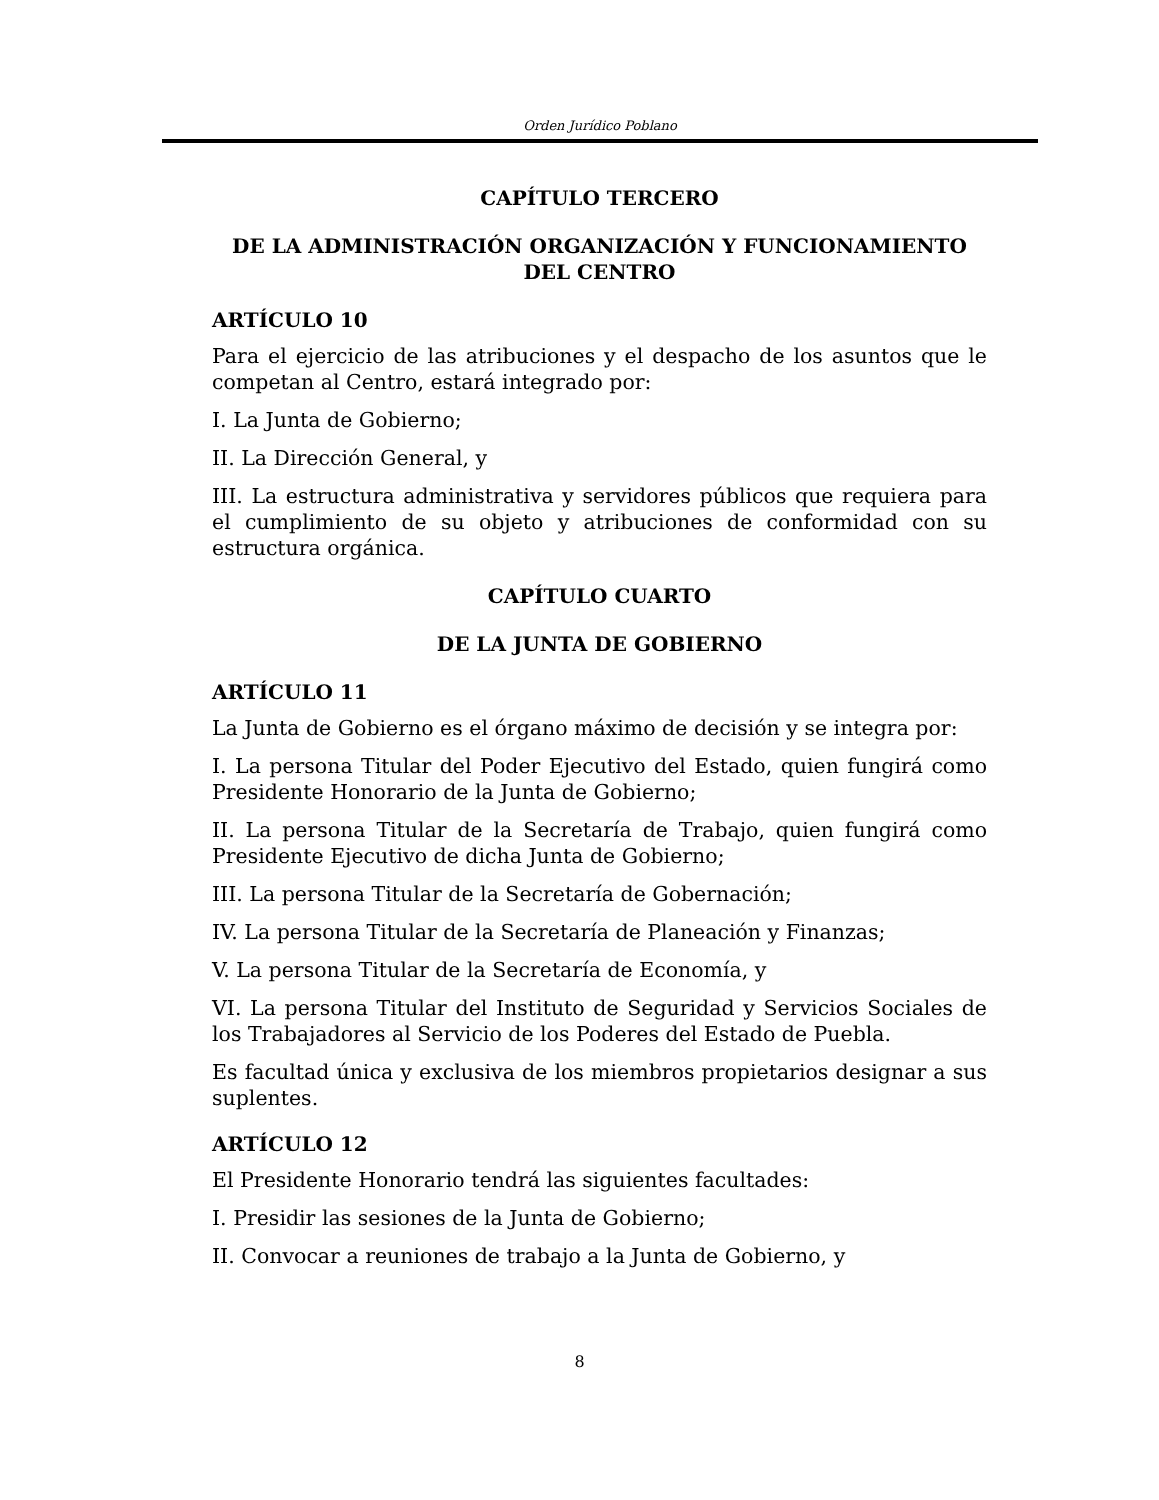Orden Jurídico Poblano
CAPÍTULO TERCERO
DE LA ADMINISTRACIÓN ORGANIZACIÓN Y FUNCIONAMIENTO DEL CENTRO
ARTÍCULO 10
Para el ejercicio de las atribuciones y el despacho de los asuntos que le competan al Centro, estará integrado por:
I. La Junta de Gobierno;
II. La Dirección General, y
III. La estructura administrativa y servidores públicos que requiera para el cumplimiento de su objeto y atribuciones de conformidad con su estructura orgánica.
CAPÍTULO CUARTO
DE LA JUNTA DE GOBIERNO
ARTÍCULO 11
La Junta de Gobierno es el órgano máximo de decisión y se integra por:
I. La persona Titular del Poder Ejecutivo del Estado, quien fungirá como Presidente Honorario de la Junta de Gobierno;
II. La persona Titular de la Secretaría de Trabajo, quien fungirá como Presidente Ejecutivo de dicha Junta de Gobierno;
III. La persona Titular de la Secretaría de Gobernación;
IV. La persona Titular de la Secretaría de Planeación y Finanzas;
V. La persona Titular de la Secretaría de Economía, y
VI. La persona Titular del Instituto de Seguridad y Servicios Sociales de los Trabajadores al Servicio de los Poderes del Estado de Puebla.
Es facultad única y exclusiva de los miembros propietarios designar a sus suplentes.
ARTÍCULO 12
El Presidente Honorario tendrá las siguientes facultades:
I. Presidir las sesiones de la Junta de Gobierno;
II. Convocar a reuniones de trabajo a la Junta de Gobierno, y
8